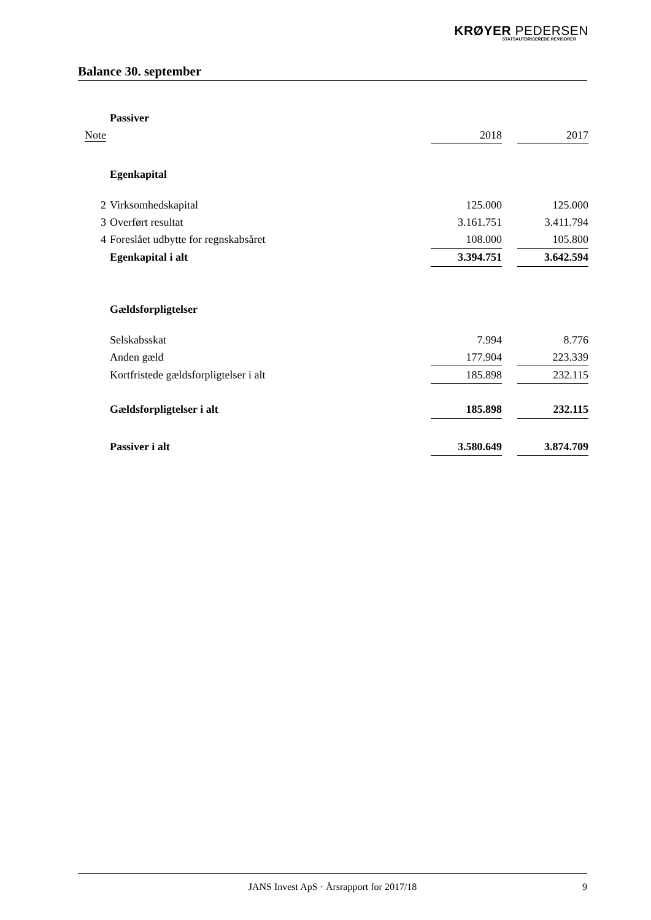KRØYER PEDERSEN
STATSAUTORISEREDE REVISORER
Balance 30. september
| | Passiver | | | |
| Note | | 2018 | | 2017 |
| | Egenkapital | | | |
| 2 | Virksomhedskapital | 125.000 | | 125.000 |
| 3 | Overført resultat | 3.161.751 | | 3.411.794 |
| 4 | Foreslået udbytte for regnskabsåret | 108.000 | | 105.800 |
| | Egenkapital i alt | 3.394.751 | | 3.642.594 |
| | Gældsforpligtelser | | | |
| | Selskabsskat | 7.994 | | 8.776 |
| | Anden gæld | 177.904 | | 223.339 |
| | Kortfristede gældsforpligtelser i alt | 185.898 | | 232.115 |
| | Gældsforpligtelser i alt | 185.898 | | 232.115 |
| | Passiver i alt | 3.580.649 | | 3.874.709 |
JANS Invest ApS · Årsrapport for 2017/18
9